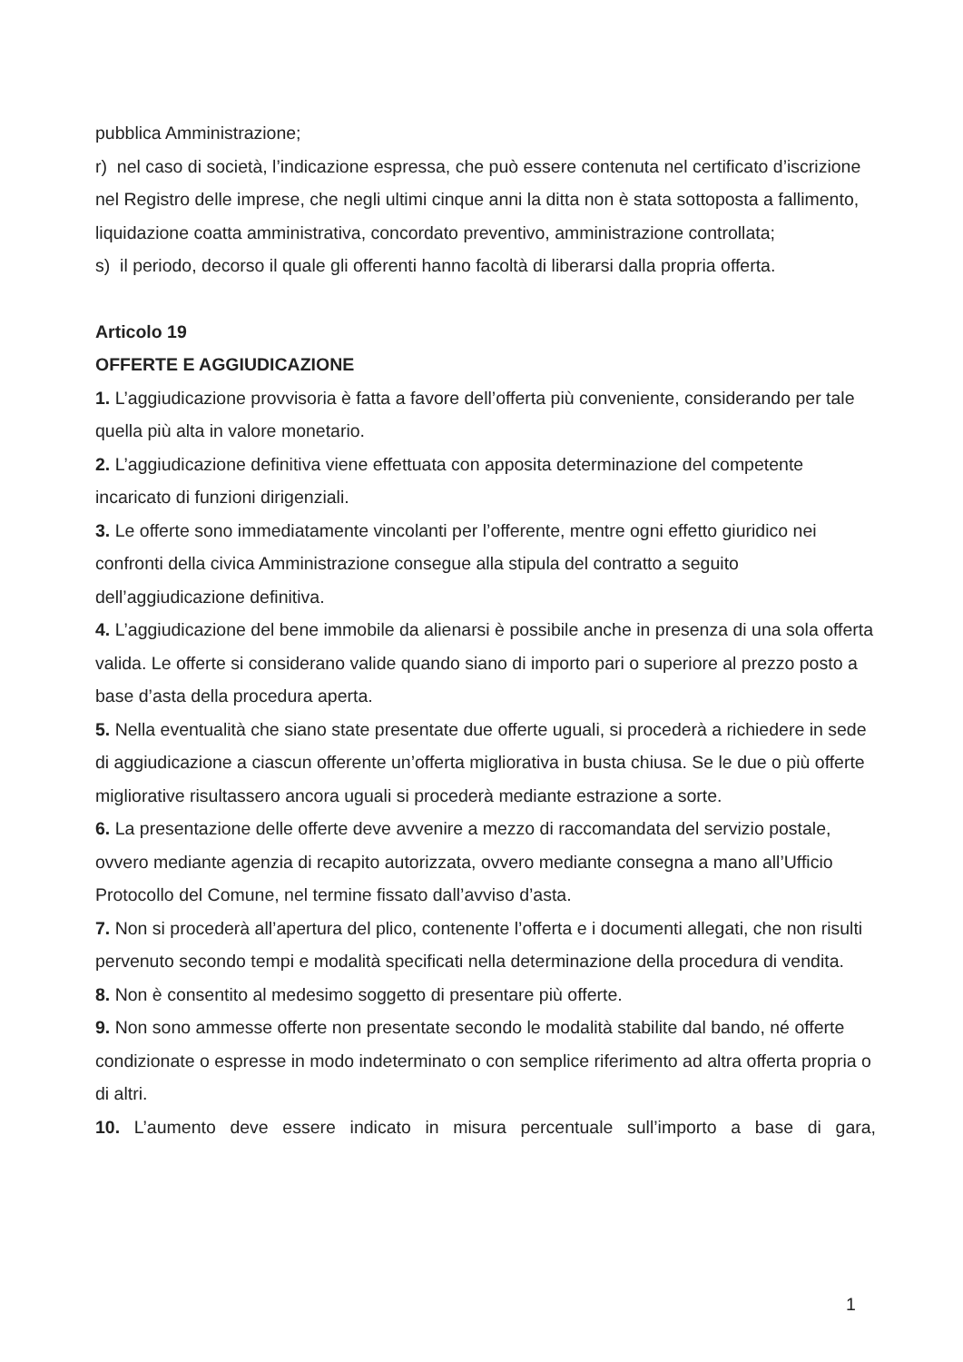pubblica Amministrazione;
r) nel caso di società, l’indicazione espressa, che può essere contenuta nel certificato d’iscrizione nel Registro delle imprese, che negli ultimi cinque anni la ditta non è stata sottoposta a fallimento, liquidazione coatta amministrativa, concordato preventivo, amministrazione controllata;
s) il periodo, decorso il quale gli offerenti hanno facoltà di liberarsi dalla propria offerta.
Articolo 19
OFFERTE E AGGIUDICAZIONE
1. L’aggiudicazione provvisoria è fatta a favore dell’offerta più conveniente, considerando per tale quella più alta in valore monetario.
2. L’aggiudicazione definitiva viene effettuata con apposita determinazione del competente incaricato di funzioni dirigenziali.
3. Le offerte sono immediatamente vincolanti per l’offerente, mentre ogni effetto giuridico nei confronti della civica Amministrazione consegue alla stipula del contratto a seguito dell’aggiudicazione definitiva.
4. L’aggiudicazione del bene immobile da alienarsi è possibile anche in presenza di una sola offerta valida. Le offerte si considerano valide quando siano di importo pari o superiore al prezzo posto a base d’asta della procedura aperta.
5. Nella eventualità che siano state presentate due offerte uguali, si procederà a richiedere in sede di aggiudicazione a ciascun offerente un’offerta migliorativa in busta chiusa. Se le due o più offerte migliorative risultassero ancora uguali si procederà mediante estrazione a sorte.
6. La presentazione delle offerte deve avvenire a mezzo di raccomandata del servizio postale, ovvero mediante agenzia di recapito autorizzata, ovvero mediante consegna a mano all’Ufficio Protocollo del Comune, nel termine fissato dall’avviso d’asta.
7. Non si procederà all’apertura del plico, contenente l’offerta e i documenti allegati, che non risulti pervenuto secondo tempi e modalità specificati nella determinazione della procedura di vendita.
8. Non è consentito al medesimo soggetto di presentare più offerte.
9. Non sono ammesse offerte non presentate secondo le modalità stabilite dal bando, né offerte condizionate o espresse in modo indeterminato o con semplice riferimento ad altra offerta propria o di altri.
10. L’aumento deve essere indicato in misura percentuale sull’importo a base di gara,
1